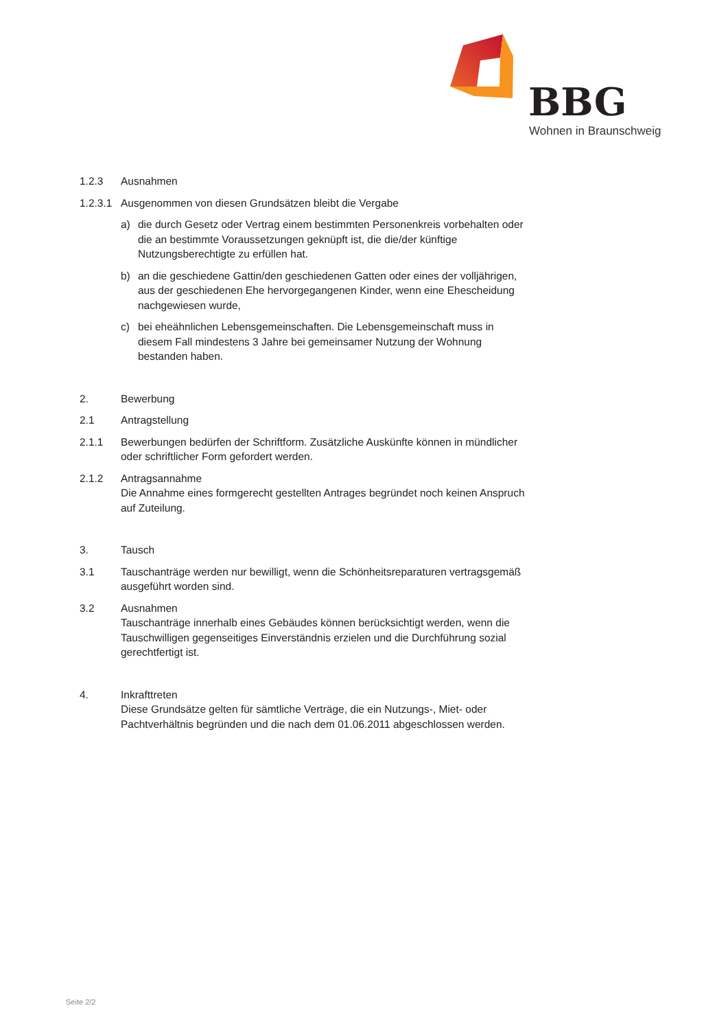BBG
Wohnen in Braunschweig
1.2.3 Ausnahmen
1.2.3.1 Ausgenommen von diesen Grundsätzen bleibt die Vergabe
a) die durch Gesetz oder Vertrag einem bestimmten Personenkreis vorbehalten oder die an bestimmte Voraussetzungen geknüpft ist, die die/der künftige Nutzungsberechtigte zu erfüllen hat.
b) an die geschiedene Gattin/den geschiedenen Gatten oder eines der volljährigen, aus der geschiedenen Ehe hervorgegangenen Kinder, wenn eine Ehescheidung nachgewiesen wurde,
c) bei eheähnlichen Lebensgemeinschaften. Die Lebensgemeinschaft muss in diesem Fall mindestens 3 Jahre bei gemeinsamer Nutzung der Wohnung bestanden haben.
2. Bewerbung
2.1 Antragstellung
2.1.1 Bewerbungen bedürfen der Schriftform. Zusätzliche Auskünfte können in mündlicher oder schriftlicher Form gefordert werden.
2.1.2 Antragsannahme
Die Annahme eines formgerecht gestellten Antrages begründet noch keinen Anspruch auf Zuteilung.
3. Tausch
3.1 Tauschanträge werden nur bewilligt, wenn die Schönheitsreparaturen vertragsgemäß ausgeführt worden sind.
3.2 Ausnahmen
Tauschanträge innerhalb eines Gebäudes können berücksichtigt werden, wenn die Tauschwilligen gegenseitiges Einverständnis erzielen und die Durchführung sozial gerechtfertigt ist.
4. Inkrafttreten
Diese Grundsätze gelten für sämtliche Verträge, die ein Nutzungs-, Miet- oder Pachtverhältnis begründen und die nach dem 01.06.2011 abgeschlossen werden.
Seite 2/2